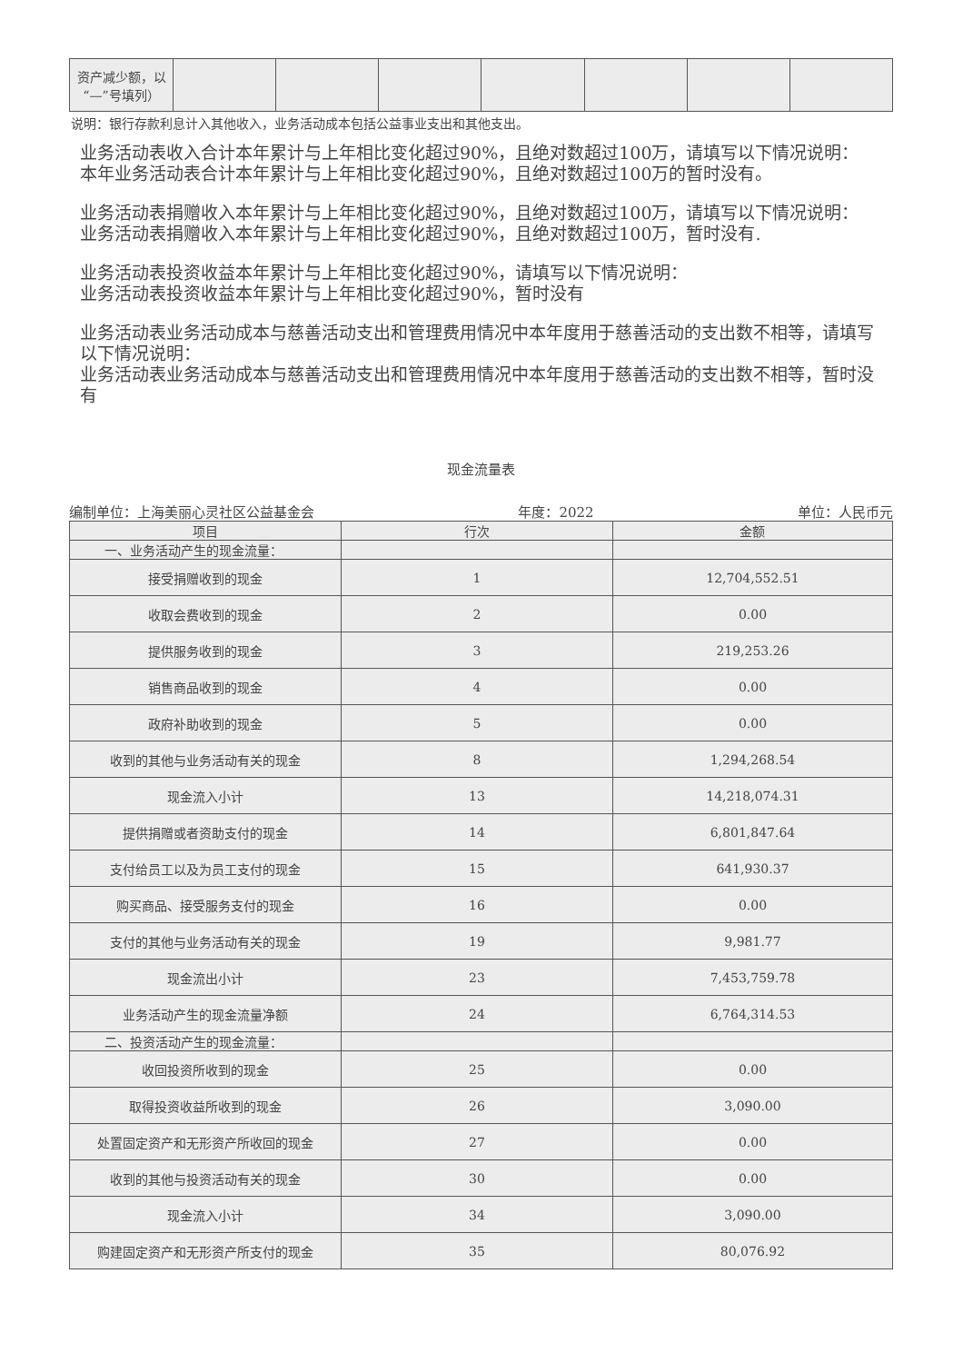| 资产减少额，以“—”号填列） | | | | | | | |
说明：银行存款利息计入其他收入，业务活动成本包括公益事业支出和其他支出。
业务活动表收入合计本年累计与上年相比变化超过90%，且绝对数超过100万，请填写以下情况说明：
本年业务活动表合计本年累计与上年相比变化超过90%，且绝对数超过100万的暂时没有。
业务活动表捐赠收入本年累计与上年相比变化超过90%，且绝对数超过100万，请填写以下情况说明：
业务活动表捐赠收入本年累计与上年相比变化超过90%，且绝对数超过100万，暂时没有.
业务活动表投资收益本年累计与上年相比变化超过90%，请填写以下情况说明：
业务活动表投资收益本年累计与上年相比变化超过90%，暂时没有
业务活动表业务活动成本与慈善活动支出和管理费用情况中本年度用于慈善活动的支出数不相等，请填写以下情况说明：
业务活动表业务活动成本与慈善活动支出和管理费用情况中本年度用于慈善活动的支出数不相等，暂时没有
现金流量表
编制单位：上海美丽心灵社区公益基金会 年度：2022 单位：人民币元
| 项目 | 行次 | 金额 |
| --- | --- | --- |
| 一、业务活动产生的现金流量： | | |
| 接受捐赠收到的现金 | 1 | 12,704,552.51 |
| 收取会费收到的现金 | 2 | 0.00 |
| 提供服务收到的现金 | 3 | 219,253.26 |
| 销售商品收到的现金 | 4 | 0.00 |
| 政府补助收到的现金 | 5 | 0.00 |
| 收到的其他与业务活动有关的现金 | 8 | 1,294,268.54 |
| 现金流入小计 | 13 | 14,218,074.31 |
| 提供捐赠或者资助支付的现金 | 14 | 6,801,847.64 |
| 支付给员工以及为员工支付的现金 | 15 | 641,930.37 |
| 购买商品、接受服务支付的现金 | 16 | 0.00 |
| 支付的其他与业务活动有关的现金 | 19 | 9,981.77 |
| 现金流出小计 | 23 | 7,453,759.78 |
| 业务活动产生的现金流量净额 | 24 | 6,764,314.53 |
| 二、投资活动产生的现金流量： | | |
| 收回投资所收到的现金 | 25 | 0.00 |
| 取得投资收益所收到的现金 | 26 | 3,090.00 |
| 处置固定资产和无形资产所收回的现金 | 27 | 0.00 |
| 收到的其他与投资活动有关的现金 | 30 | 0.00 |
| 现金流入小计 | 34 | 3,090.00 |
| 购建固定资产和无形资产所支付的现金 | 35 | 80,076.92 |